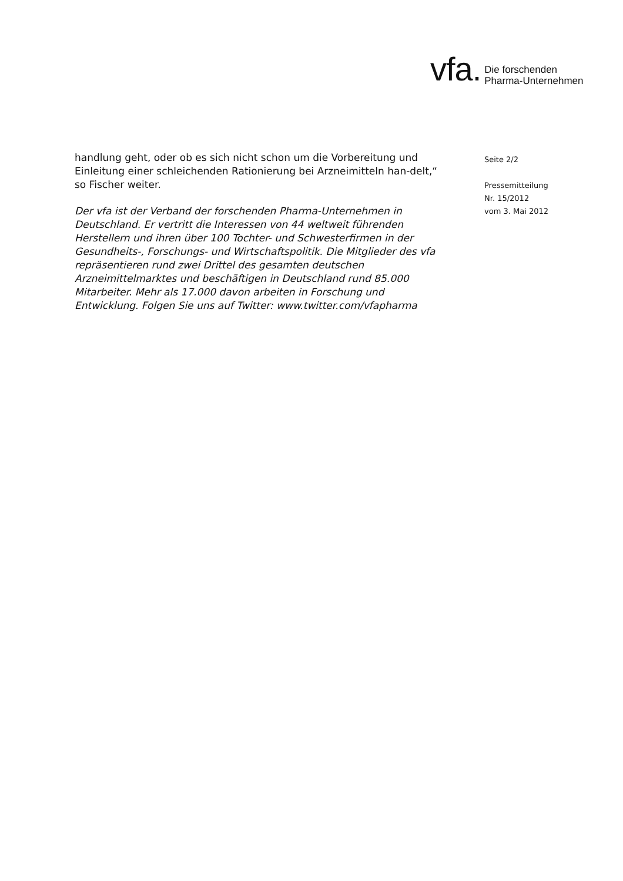vfa. Die forschenden
Pharma-Unternehmen
handlung geht, oder ob es sich nicht schon um die Vorbereitung und Einleitung einer schleichenden Rationierung bei Arzneimitteln han-delt,“ so Fischer weiter.
Der vfa ist der Verband der forschenden Pharma-Unternehmen in Deutschland. Er vertritt die Interessen von 44 weltweit führenden Herstellern und ihren über 100 Tochter- und Schwesterfirmen in der Gesundheits-, Forschungs- und Wirtschaftspolitik. Die Mitglieder des vfa repräsentieren rund zwei Drittel des gesamten deutschen Arzneimittelmarktes und beschäftigen in Deutschland rund 85.000 Mitarbeiter. Mehr als 17.000 davon arbeiten in Forschung und Entwicklung. Folgen Sie uns auf Twitter: www.twitter.com/vfapharma
Seite 2/2
Pressemitteilung
Nr. 15/2012
vom 3. Mai 2012